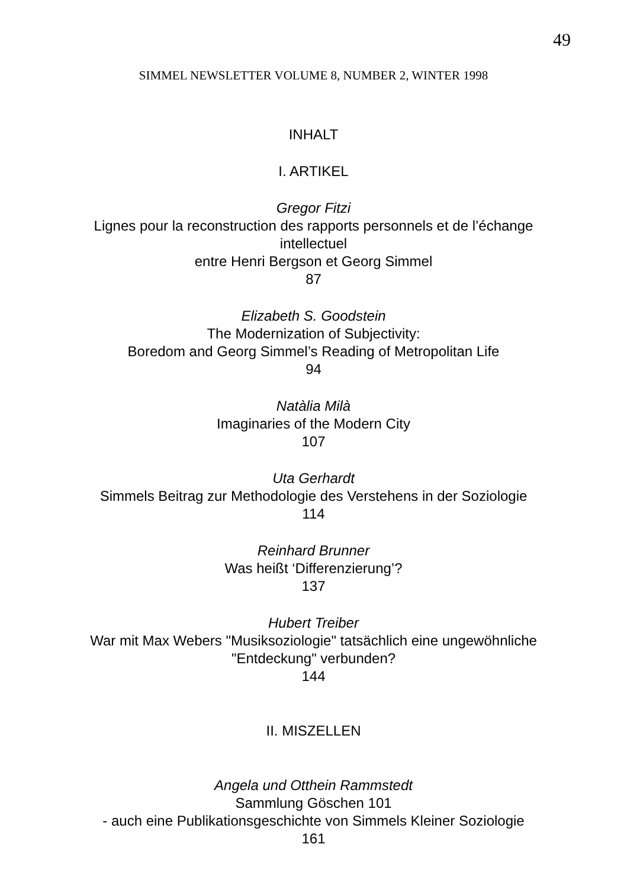49
SIMMEL NEWSLETTER VOLUME 8, NUMBER 2, WINTER 1998
INHALT
I. ARTIKEL
Gregor Fitzi
Lignes pour la reconstruction des rapports personnels et de l’échange
intellectuel
entre Henri Bergson et Georg Simmel
87
Elizabeth S. Goodstein
The Modernization of Subjectivity:
Boredom and Georg Simmel’s Reading of Metropolitan Life
94
Natàlia Milà
Imaginaries of the Modern City
107
Uta Gerhardt
Simmels Beitrag zur Methodologie des Verstehens in der Soziologie
114
Reinhard Brunner
Was heißt ‘Differenzierung’?
137
Hubert Treiber
War mit Max Webers "Musiksoziologie" tatsächlich eine ungewöhnliche
"Entdeckung" verbunden?
144
II. MISZELLEN
Angela und Otthein Rammstedt
Sammlung Göschen 101
- auch eine Publikationsgeschichte von Simmels Kleiner Soziologie
161